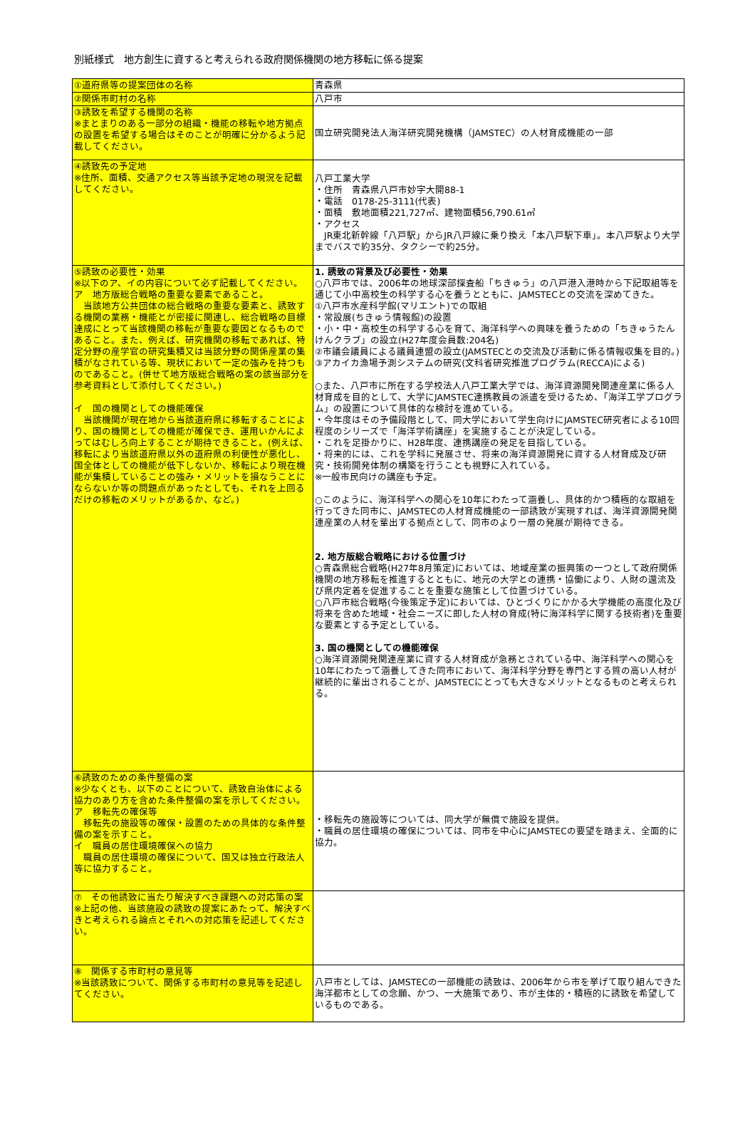別紙様式　地方創生に資すると考えられる政府関係機関の地方移転に係る提案
| ①道府県等の提案団体の名称 | 青森県 |
| ②関係市町村の名称 | 八戸市 |
| ③誘致を希望する機関の名称 ※まとまりのある一部分の組織・機能の移転や地方拠点の設置を希望する場合はそのことが明確に分かるよう記載してください。 | 国立研究開発法人海洋研究開発機構（JAMSTEC）の人材育成機能の一部 |
| ④誘致先の予定地 ※住所、面積、交通アクセス等当該予定地の現況を記載してください。 | 八戸工業大学 ・住所 青森県八戸市妙字大開88-1 ・電話 0178-25-3111(代表) ・面積 敷地面積221,727㎡、建物面積56,790.61㎡ ・アクセス JR東北新幹線「八戸駅」からJR八戸線に乗り換え「本八戸駅下車」。本八戸駅より大学までバスで約35分、タクシーで約25分。 |
| ⑤誘致の必要性・効果 ※以下のア、イの内容について必ず記載してください。 ア 地方版総合戦略の重要な要素であること。 当該地方公共団体の総合戦略の重要な要素と、誘致する機関の業務・機能とが密接に関連し、総合戦略の目標達成にとって当該機関の移転が重要な要因となるものであること。また、例えば、研究機関の移転であれば、特定分野の産学官の研究集積又は当該分野の関係産業の集積がなされている等、現状において一定の強みを持つものであること。(併せて地方版総合戦略の案の該当部分を参考資料として添付してください。) イ 国の機関としての機能確保 当該機関が現在地から当該道府県に移転することにより、国の機関としての機能が確保でき、運用いかんによってはむしろ向上することが期待できること。(例えば、移転により当該道府県以外の道府県の利便性が悪化し、国全体としての機能が低下しないか、移転により現在機能が集積していることの強み・メリットを損なうことにならないか等の問題点があったとしても、それを上回るだけの移転のメリットがあるか、など。) | 1. 誘致の背景及び必要性・効果 ○八戸市では、2006年の地球深部探査船「ちきゅう」の八戸港入港時から下記取組等を通じて小中高校生の科学する心を養うとともに、JAMSTECとの交流を深めてきた。 ①八戸市水産科学館(マリエント)での取組 ・常設展(ちきゅう情報館)の設置 ・小・中・高校生の科学する心を育て、海洋科学への興味を養うための「ちきゅうたんけんクラブ」の設立(H27年度会員数:204名) ②市議会議員による議員連盟の設立(JAMSTECとの交流及び活動に係る情報収集を目的。) ③アカイカ漁場予測システムの研究(文科省研究推進プログラム(RECCA)による) ○また、八戸市に所在する学校法人八戸工業大学では、海洋資源開発関連産業に係る人材育成を目的として、大学にJAMSTEC連携教員の派遣を受けるため、「海洋工学プログラム」の設置について具体的な検討を進めている。 ・今年度はその予備段階として、同大学において学生向けにJAMSTEC研究者による10回程度のシリーズで「海洋学術講座」を実施することが決定している。 ・これを足掛かりに、H28年度、連携講座の発足を目指している。 ・将来的には、これを学科に発展させ、将来の海洋資源開発に資する人材育成及び研究・技術開発体制の構築を行うことも視野に入れている。 ※一般市民向けの講座も予定。 ○このように、海洋科学への関心を10年にわたって涵養し、具体的かつ積極的な取組を行ってきた同市に、JAMSTECの人材育成機能の一部誘致が実現すれば、海洋資源開発関連産業の人材を輩出する拠点として、同市のより一層の発展が期待できる。 2. 地方版総合戦略における位置づけ ○青森県総合戦略(H27年8月策定)においては、地域産業の振興策の一つとして政府関係機関の地方移転を推進するとともに、地元の大学との連携・協働により、人財の還流及び県内定着を促進することを重要な施策として位置づけている。 ○八戸市総合戦略(今後策定予定)においては、ひとづくりにかかる大学機能の高度化及び将来を含めた地域・社会ニーズに即した人材の育成(特に海洋科学に関する技術者)を重要な要素とする予定としている。 3. 国の機関としての機能確保 ○海洋資源開発関連産業に資する人材育成が急務とされている中、海洋科学への関心を10年にわたって涵養してきた同市において、海洋科学分野を専門とする質の高い人材が継続的に輩出されることが、JAMSTECにとっても大きなメリットとなるものと考えられる。 |
| ⑥誘致のための条件整備の案 ※少なくとも、以下のことについて、誘致自治体による協力のあり方を含めた条件整備の案を示してください。 ア 移転先の確保等 移転先の施設等の確保・設置のための具体的な条件整備の案を示すこと。 イ 職員の居住環境確保への協力 職員の居住環境の確保について、国又は独立行政法人等に協力すること。 | ・移転先の施設等については、同大学が無償で施設を提供。 ・職員の居住環境の確保については、同市を中心にJAMSTECの要望を踏まえ、全面的に協力。 |
| ⑦ その他誘致に当たり解決すべき課題への対応策の案 ※上記の他、当該施設の誘致の提案にあたって、解決すべきと考えられる論点とそれへの対応策を記述してください。 | |
| ⑧ 関係する市町村の意見等 ※当該誘致について、関係する市町村の意見等を記述してください。 | 八戸市としては、JAMSTECの一部機能の誘致は、2006年から市を挙げて取り組んできた海洋都市としての念願、かつ、一大施策であり、市が主体的・積極的に誘致を希望しているものである。 |